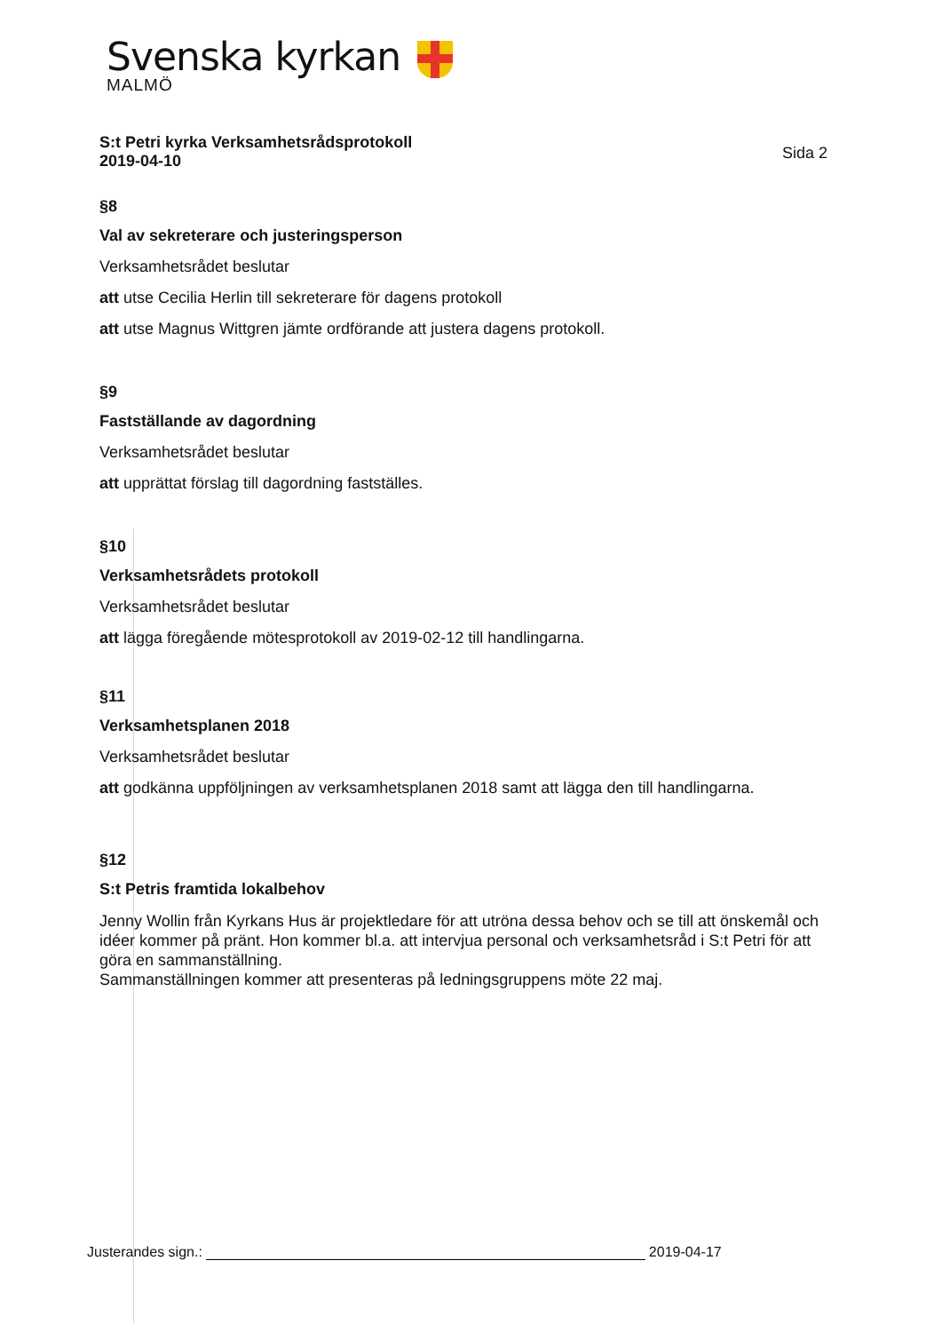Svenska kyrkan
MALMÖ
S:t Petri kyrka Verksamhetsrådsprotokoll
2019-04-10
Sida 2
§8
Val av sekreterare och justeringsperson
Verksamhetsrådet beslutar
att utse Cecilia Herlin till sekreterare för dagens protokoll
att utse Magnus Wittgren jämte ordförande att justera dagens protokoll.
§9
Fastställande av dagordning
Verksamhetsrådet beslutar
att upprättat förslag till dagordning fastställes.
§10
Verksamhetsrådets protokoll
Verksamhetsrådet beslutar
att lägga föregående mötesprotokoll av 2019-02-12 till handlingarna.
§11
Verksamhetsplanen 2018
Verksamhetsrådet beslutar
att godkänna uppföljningen av verksamhetsplanen 2018 samt att lägga den till handlingarna.
§12
S:t Petris framtida lokalbehov
Jenny Wollin från Kyrkans Hus är projektledare för att utröna dessa behov och se till att önskemål och idéer kommer på pränt. Hon kommer bl.a. att intervjua personal och verksamhetsråd i S:t Petri för att göra en sammanställning.
Sammanställningen kommer att presenteras på ledningsgruppens möte 22 maj.
Justerandes sign.: 2019-04-17